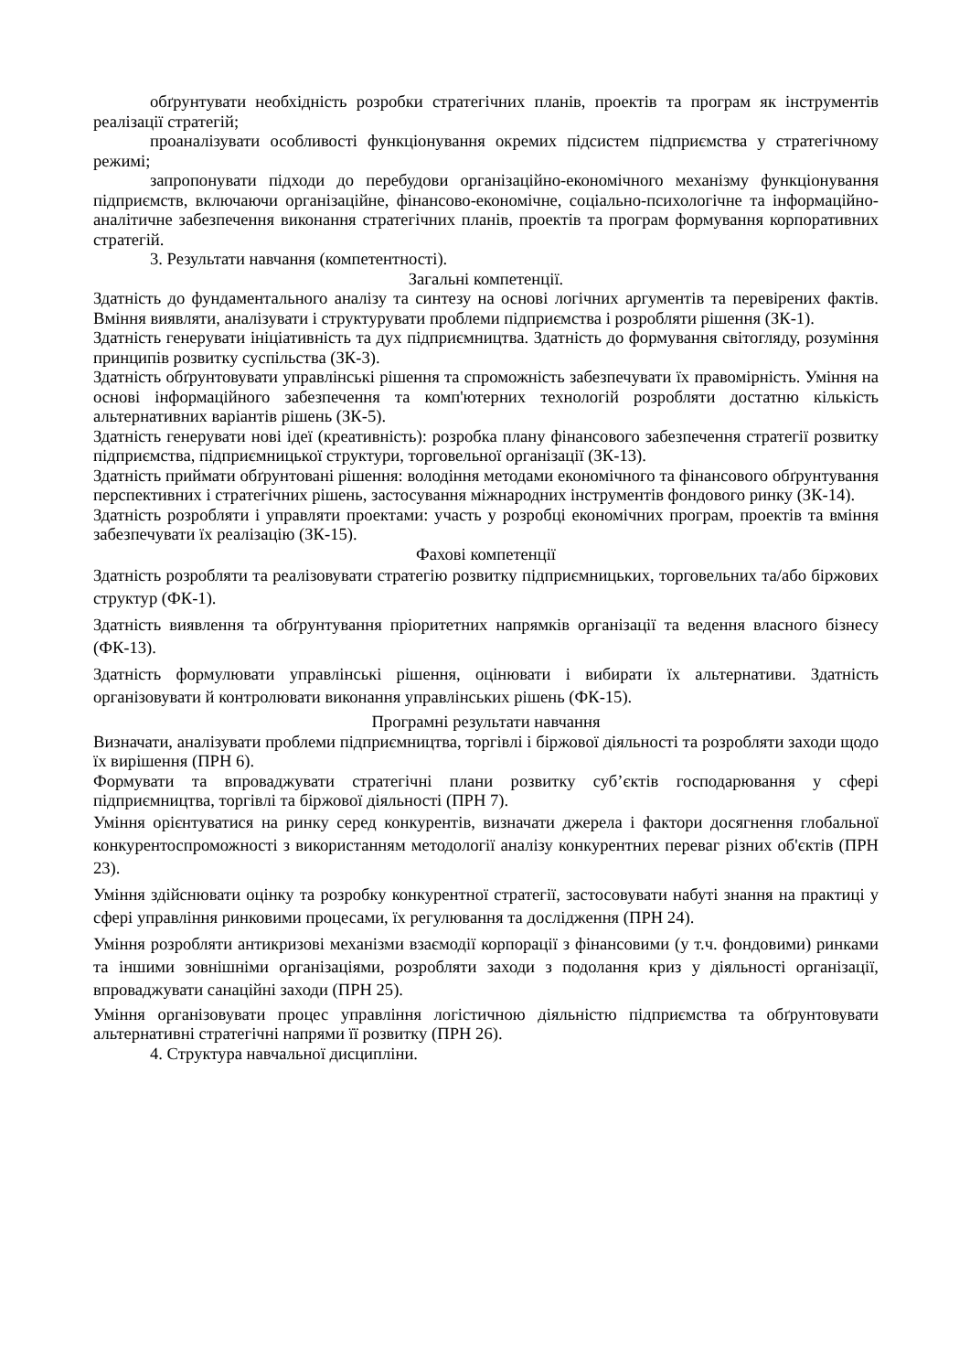обґрунтувати необхідність розробки стратегічних планів, проектів та програм як інструментів реалізації стратегій;
проаналізувати особливості функціонування окремих підсистем підприємства у стратегічному режимі;
запропонувати підходи до перебудови організаційно-економічного механізму функціонування підприємств, включаючи організаційне, фінансово-економічне, соціально-психологічне та інформаційно-аналітичне забезпечення виконання стратегічних планів, проектів та програм формування корпоративних стратегій.
3. Результати навчання (компетентності).
Загальні компетенції.
Здатність до фундаментального аналізу та синтезу на основі логічних аргументів та перевірених фактів. Вміння виявляти, аналізувати і структурувати проблеми підприємства і розробляти рішення (ЗК-1).
Здатність генерувати ініціативність та дух підприємництва. Здатність до формування світогляду, розуміння принципів розвитку суспільства (ЗК-3).
Здатність обґрунтовувати управлінські рішення та спроможність забезпечувати їх правомірність. Уміння на основі інформаційного забезпечення та комп'ютерних технологій розробляти достатню кількість альтернативних варіантів рішень (ЗК-5).
Здатність генерувати нові ідеї (креативність): розробка плану фінансового забезпечення стратегії розвитку підприємства, підприємницької структури, торговельної організації (ЗК-13).
Здатність приймати обґрунтовані рішення: володіння методами економічного та фінансового обґрунтування перспективних і стратегічних рішень, застосування міжнародних інструментів фондового ринку (ЗК-14).
Здатність розробляти і управляти проектами: участь у розробці економічних програм, проектів та вміння забезпечувати їх реалізацію (ЗК-15).
Фахові компетенції
Здатність розробляти та реалізовувати стратегію розвитку підприємницьких, торговельних та/або біржових структур (ФК-1).
Здатність виявлення та обґрунтування пріоритетних напрямків організації та ведення власного бізнесу (ФК-13).
Здатність формулювати управлінські рішення, оцінювати і вибирати їх альтернативи. Здатність організовувати й контролювати виконання управлінських рішень (ФК-15).
Програмні результати навчання
Визначати, аналізувати проблеми підприємництва, торгівлі і біржової діяльності та розробляти заходи щодо їх вирішення (ПРН 6).
Формувати та впроваджувати стратегічні плани розвитку суб’єктів господарювання у сфері підприємництва, торгівлі та біржової діяльності (ПРН 7).
Уміння орієнтуватися на ринку серед конкурентів, визначати джерела і фактори досягнення глобальної конкурентоспроможності з використанням методології аналізу конкурентних переваг різних об'єктів (ПРН 23).
Уміння здійснювати оцінку та розробку конкурентної стратегії, застосовувати набуті знання на практиці у сфері управління ринковими процесами, їх регулювання та дослідження (ПРН 24).
Уміння розробляти антикризові механізми взаємодії корпорації з фінансовими (у т.ч. фондовими) ринками та іншими зовнішніми організаціями, розробляти заходи з подолання криз у діяльності організації, впроваджувати санаційні заходи (ПРН 25).
Уміння організовувати процес управління логістичною діяльністю підприємства та обґрунтовувати альтернативні стратегічні напрями її розвитку (ПРН 26).
4. Структура навчальної дисципліни.